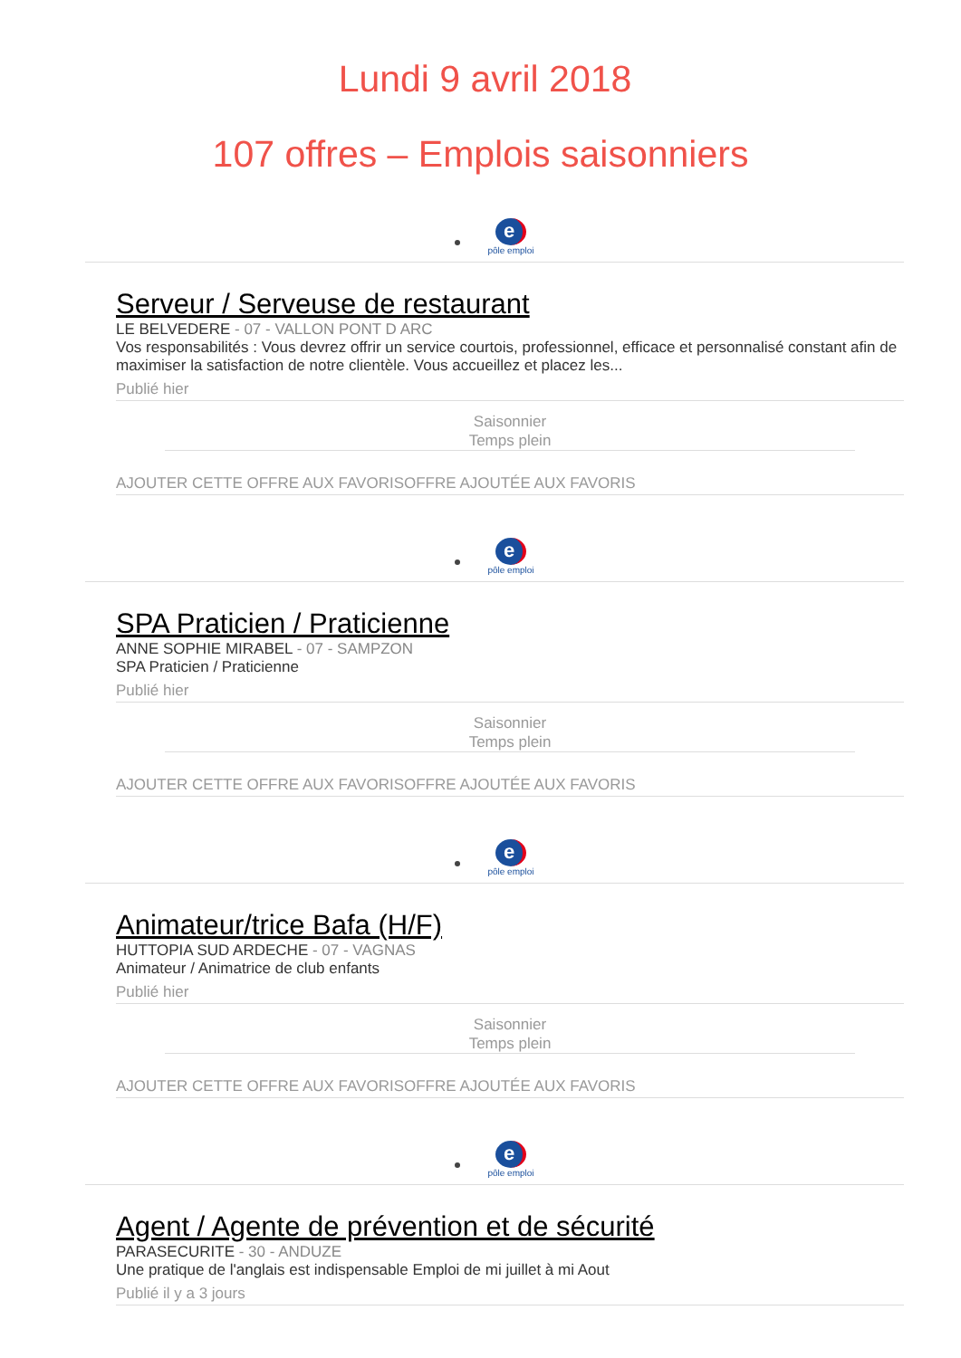Lundi 9 avril 2018
107 offres – Emplois saisonniers
e
pôle emploi
Serveur / Serveuse de restaurant
LE BELVEDERE - 07 - VALLON PONT D ARC
Vos responsabilités : Vous devrez offrir un service courtois, professionnel, efficace et personnalisé constant afin de maximiser la satisfaction de notre clientèle. Vous accueillez et placez les...
Publié hier
Saisonnier
Temps plein
AJOUTER CETTE OFFRE AUX FAVORISOFFRE AJOUTÉE AUX FAVORIS
e
pôle emploi
SPA Praticien / Praticienne
ANNE SOPHIE MIRABEL - 07 - SAMPZON
SPA Praticien / Praticienne
Publié hier
Saisonnier
Temps plein
AJOUTER CETTE OFFRE AUX FAVORISOFFRE AJOUTÉE AUX FAVORIS
e
pôle emploi
Animateur/trice Bafa (H/F)
HUTTOPIA SUD ARDECHE - 07 - VAGNAS
Animateur / Animatrice de club enfants
Publié hier
Saisonnier
Temps plein
AJOUTER CETTE OFFRE AUX FAVORISOFFRE AJOUTÉE AUX FAVORIS
e
pôle emploi
Agent / Agente de prévention et de sécurité
PARASECURITE - 30 - ANDUZE
Une pratique de l'anglais est indispensable Emploi de mi juillet à mi Aout
Publié il y a 3 jours